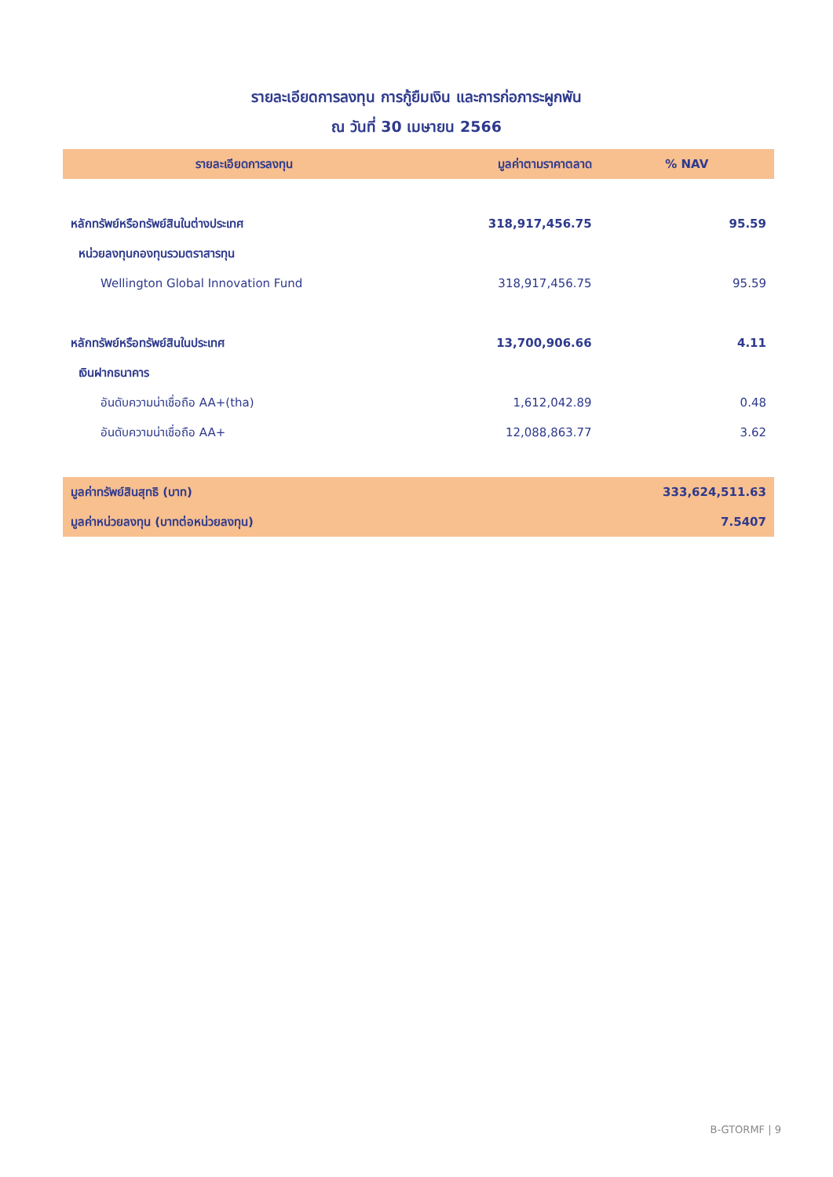รายละเอียดการลงทุน การกู้ยืมเงิน และการก่อภาระผูกพัน
ณ วันที่ 30 เมษายน 2566
| รายละเอียดการลงทุน | มูลค่าตามราคาตลาด | % NAV |
| --- | --- | --- |
| หลักทรัพย์หรือทรัพย์สินในต่างประเทศ | 318,917,456.75 | 95.59 |
| หน่วยลงทุนกองทุนรวมตราสารทุน | | |
| Wellington Global Innovation Fund | 318,917,456.75 | 95.59 |
| หลักทรัพย์หรือทรัพย์สินในประเทศ | 13,700,906.66 | 4.11 |
| เงินฝากธนาคาร | | |
| อันดับความน่าเชื่อถือ AA+(tha) | 1,612,042.89 | 0.48 |
| อันดับความน่าเชื่อถือ AA+ | 12,088,863.77 | 3.62 |
| มูลค่าทรัพย์สินสุทธิ (บาท) | | 333,624,511.63 |
| มูลค่าหน่วยลงทุน (บาทต่อหน่วยลงทุน) | | 7.5407 |
B-GTORMF | 9